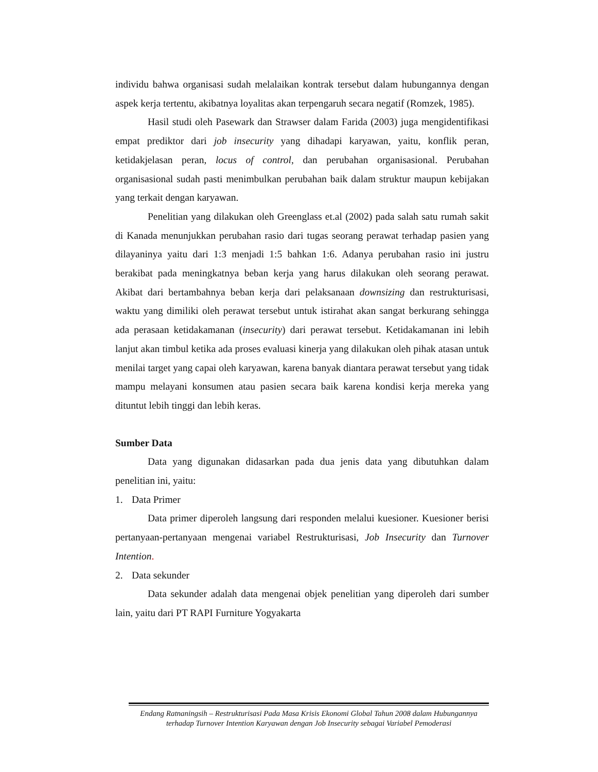individu bahwa organisasi sudah melalaikan kontrak tersebut dalam hubungannya dengan aspek kerja tertentu, akibatnya loyalitas akan terpengaruh secara negatif (Romzek, 1985).
Hasil studi oleh Pasewark dan Strawser dalam Farida (2003) juga mengidentifikasi empat prediktor dari job insecurity yang dihadapi karyawan, yaitu, konflik peran, ketidakjelasan peran, locus of control, dan perubahan organisasional. Perubahan organisasional sudah pasti menimbulkan perubahan baik dalam struktur maupun kebijakan yang terkait dengan karyawan.
Penelitian yang dilakukan oleh Greenglass et.al (2002) pada salah satu rumah sakit di Kanada menunjukkan perubahan rasio dari tugas seorang perawat terhadap pasien yang dilayaninya yaitu dari 1:3 menjadi 1:5 bahkan 1:6. Adanya perubahan rasio ini justru berakibat pada meningkatnya beban kerja yang harus dilakukan oleh seorang perawat. Akibat dari bertambahnya beban kerja dari pelaksanaan downsizing dan restrukturisasi, waktu yang dimiliki oleh perawat tersebut untuk istirahat akan sangat berkurang sehingga ada perasaan ketidakamanan (insecurity) dari perawat tersebut. Ketidakamanan ini lebih lanjut akan timbul ketika ada proses evaluasi kinerja yang dilakukan oleh pihak atasan untuk menilai target yang capai oleh karyawan, karena banyak diantara perawat tersebut yang tidak mampu melayani konsumen atau pasien secara baik karena kondisi kerja mereka yang dituntut lebih tinggi dan lebih keras.
Sumber Data
Data yang digunakan didasarkan pada dua jenis data yang dibutuhkan dalam penelitian ini, yaitu:
1. Data Primer
Data primer diperoleh langsung dari responden melalui kuesioner. Kuesioner berisi pertanyaan-pertanyaan mengenai variabel Restrukturisasi, Job Insecurity dan Turnover Intention.
2. Data sekunder
Data sekunder adalah data mengenai objek penelitian yang diperoleh dari sumber lain, yaitu dari PT RAPI Furniture Yogyakarta
Endang Ratnaningsih – Restrukturisasi Pada Masa Krisis Ekonomi Global Tahun 2008 dalam Hubungannya terhadap Turnover Intention Karyawan dengan Job Insecurity sebagai Variabel Pemoderasi